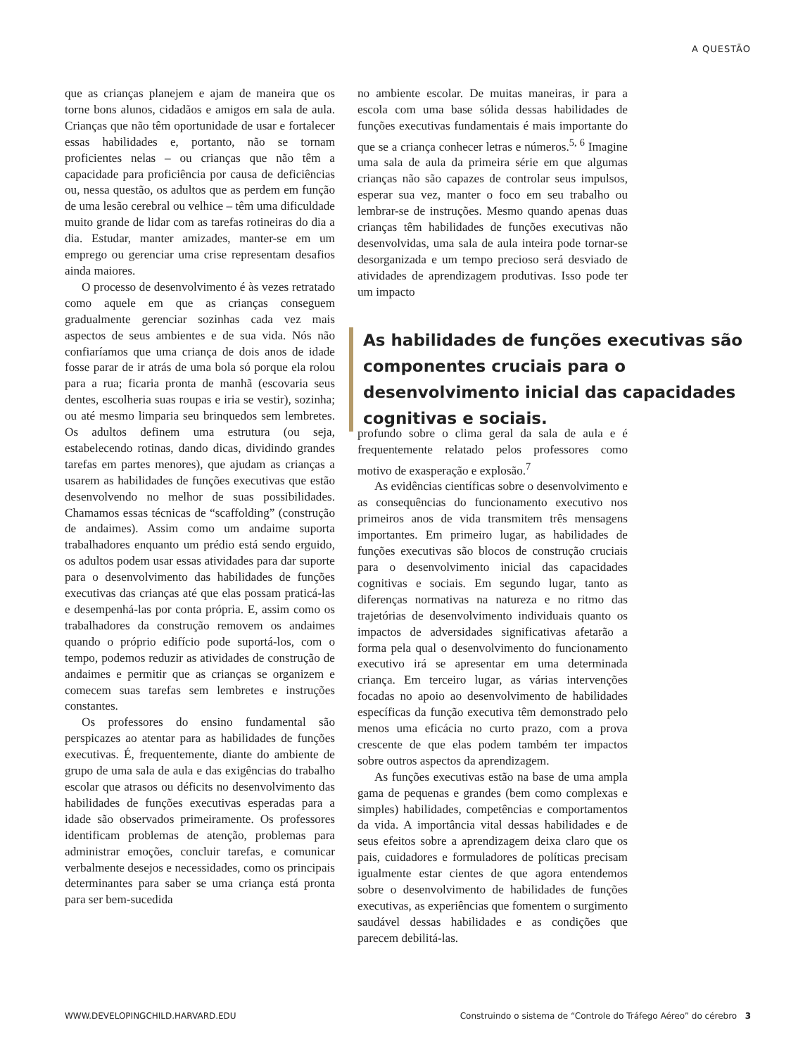A QUESTÃO
que as crianças planejem e ajam de maneira que os torne bons alunos, cidadãos e amigos em sala de aula. Crianças que não têm oportunidade de usar e fortalecer essas habilidades e, portanto, não se tornam proficientes nelas – ou crianças que não têm a capacidade para proficiência por causa de deficiências ou, nessa questão, os adultos que as perdem em função de uma lesão cerebral ou velhice – têm uma dificuldade muito grande de lidar com as tarefas rotineiras do dia a dia. Estudar, manter amizades, manter-se em um emprego ou gerenciar uma crise representam desafios ainda maiores.
O processo de desenvolvimento é às vezes retratado como aquele em que as crianças conseguem gradualmente gerenciar sozinhas cada vez mais aspectos de seus ambientes e de sua vida. Nós não confiaríamos que uma criança de dois anos de idade fosse parar de ir atrás de uma bola só porque ela rolou para a rua; ficaria pronta de manhã (escovaria seus dentes, escolheria suas roupas e iria se vestir), sozinha; ou até mesmo limparia seu brinquedos sem lembretes. Os adultos definem uma estrutura (ou seja, estabelecendo rotinas, dando dicas, dividindo grandes tarefas em partes menores), que ajudam as crianças a usarem as habilidades de funções executivas que estão desenvolvendo no melhor de suas possibilidades. Chamamos essas técnicas de “scaffolding” (construção de andaimes). Assim como um andaime suporta trabalhadores enquanto um prédio está sendo erguido, os adultos podem usar essas atividades para dar suporte para o desenvolvimento das habilidades de funções executivas das crianças até que elas possam praticá-las e desempenhá-las por conta própria. E, assim como os trabalhadores da construção removem os andaimes quando o próprio edifício pode suportá-los, com o tempo, podemos reduzir as atividades de construção de andaimes e permitir que as crianças se organizem e comecem suas tarefas sem lembretes e instruções constantes.
Os professores do ensino fundamental são perspicazes ao atentar para as habilidades de funções executivas. É, frequentemente, diante do ambiente de grupo de uma sala de aula e das exigências do trabalho escolar que atrasos ou déficits no desenvolvimento das habilidades de funções executivas esperadas para a idade são observados primeiramente. Os professores identificam problemas de atenção, problemas para administrar emoções, concluir tarefas, e comunicar verbalmente desejos e necessidades, como os principais determinantes para saber se uma criança está pronta para ser bem-sucedida
no ambiente escolar. De muitas maneiras, ir para a escola com uma base sólida dessas habilidades de funções executivas fundamentais é mais importante do que se a criança conhecer letras e números.<sup>5, 6</sup> Imagine uma sala de aula da primeira série em que algumas crianças não são capazes de controlar seus impulsos, esperar sua vez, manter o foco em seu trabalho ou lembrar-se de instruções. Mesmo quando apenas duas crianças têm habilidades de funções executivas não desenvolvidas, uma sala de aula inteira pode tornar-se desorganizada e um tempo precioso será desviado de atividades de aprendizagem produtivas. Isso pode ter um impacto
As habilidades de funções executivas são componentes cruciais para o desenvolvimento inicial das capacidades cognitivas e sociais.
profundo sobre o clima geral da sala de aula e é frequentemente relatado pelos professores como motivo de exasperação e explosão.<sup>7</sup>
As evidências científicas sobre o desenvolvimento e as consequências do funcionamento executivo nos primeiros anos de vida transmitem três mensagens importantes. Em primeiro lugar, as habilidades de funções executivas são blocos de construção cruciais para o desenvolvimento inicial das capacidades cognitivas e sociais. Em segundo lugar, tanto as diferenças normativas na natureza e no ritmo das trajetórias de desenvolvimento individuais quanto os impactos de adversidades significativas afetarão a forma pela qual o desenvolvimento do funcionamento executivo irá se apresentar em uma determinada criança. Em terceiro lugar, as várias intervenções focadas no apoio ao desenvolvimento de habilidades específicas da função executiva têm demonstrado pelo menos uma eficácia no curto prazo, com a prova crescente de que elas podem também ter impactos sobre outros aspectos da aprendizagem.
As funções executivas estão na base de uma ampla gama de pequenas e grandes (bem como complexas e simples) habilidades, competências e comportamentos da vida. A importância vital dessas habilidades e de seus efeitos sobre a aprendizagem deixa claro que os pais, cuidadores e formuladores de políticas precisam igualmente estar cientes de que agora entendemos sobre o desenvolvimento de habilidades de funções executivas, as experiências que fomentem o surgimento saudável dessas habilidades e as condições que parecem debilitá-las.
WWW.DEVELOPINGCHILD.HARVARD.EDU Construindo o sistema de “Controle do Tráfego Aéreo” do cérebro 3